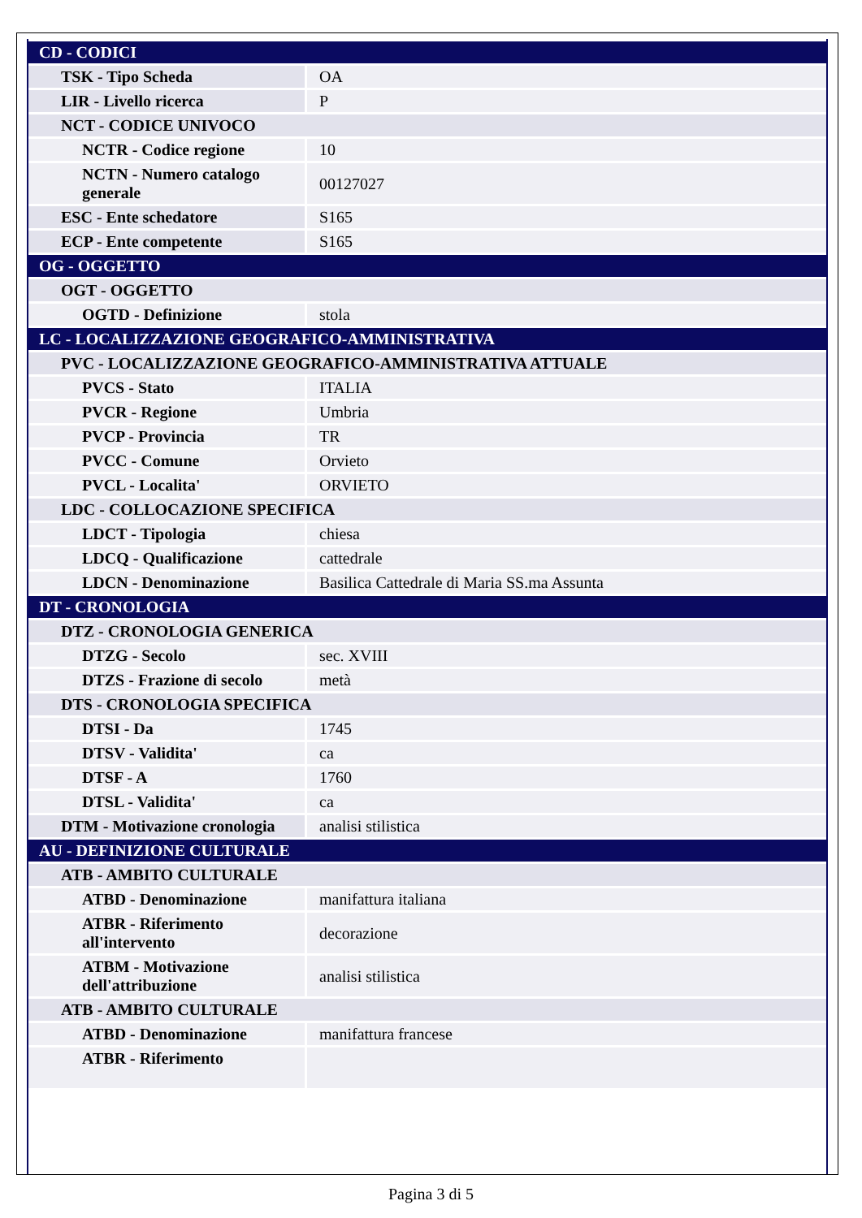| CD - CODICI | |
| TSK - Tipo Scheda | OA |
| LIR - Livello ricerca | P |
| NCT - CODICE UNIVOCO | |
| NCTR - Codice regione | 10 |
| NCTN - Numero catalogo generale | 00127027 |
| ESC - Ente schedatore | S165 |
| ECP - Ente competente | S165 |
| OG - OGGETTO | |
| OGT - OGGETTO | |
| OGTD - Definizione | stola |
| LC - LOCALIZZAZIONE GEOGRAFICO-AMMINISTRATIVA | |
| PVC - LOCALIZZAZIONE GEOGRAFICO-AMMINISTRATIVA ATTUALE | |
| PVCS - Stato | ITALIA |
| PVCR - Regione | Umbria |
| PVCP - Provincia | TR |
| PVCC - Comune | Orvieto |
| PVCL - Localita' | ORVIETO |
| LDC - COLLOCAZIONE SPECIFICA | |
| LDCT - Tipologia | chiesa |
| LDCQ - Qualificazione | cattedrale |
| LDCN - Denominazione | Basilica Cattedrale di Maria SS.ma Assunta |
| DT - CRONOLOGIA | |
| DTZ - CRONOLOGIA GENERICA | |
| DTZG - Secolo | sec. XVIII |
| DTZS - Frazione di secolo | metà |
| DTS - CRONOLOGIA SPECIFICA | |
| DTSI - Da | 1745 |
| DTSV - Validita' | ca |
| DTSF - A | 1760 |
| DTSL - Validita' | ca |
| DTM - Motivazione cronologia | analisi stilistica |
| AU - DEFINIZIONE CULTURALE | |
| ATB - AMBITO CULTURALE | |
| ATBD - Denominazione | manifattura italiana |
| ATBR - Riferimento all'intervento | decorazione |
| ATBM - Motivazione dell'attribuzione | analisi stilistica |
| ATB - AMBITO CULTURALE | |
| ATBD - Denominazione | manifattura francese |
| ATBR - Riferimento | |
Pagina 3 di 5